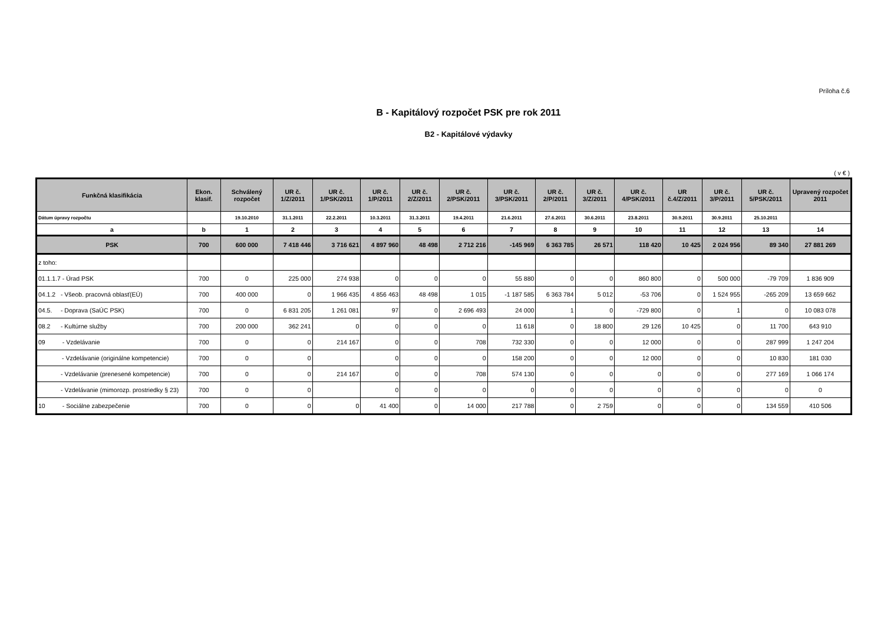Príloha č.6
B - Kapitálový rozpočet PSK pre rok 2011
B2 - Kapitálové výdavky
( v € )
| Funkčná klasifikácia | Ekon. klasif. | Schválený rozpočet | UR č. 1/Z/2011 | UR č. 1/PSK/2011 | UR č. 1/P/2011 | UR č. 2/Z/2011 | UR č. 2/PSK/2011 | UR č. 3/PSK/2011 | UR č. 2/P/2011 | UR č. 3/Z/2011 | UR č. 4/PSK/2011 | UR č.4/Z/2011 | UR č. 3/P/2011 | UR č. 5/PSK/2011 | Upravený rozpočet 2011 |
| --- | --- | --- | --- | --- | --- | --- | --- | --- | --- | --- | --- | --- | --- | --- | --- |
| Dátum úpravy rozpočtu | | 19.10.2010 | 31.1.2011 | 22.2.2011 | 10.3.2011 | 31.3.2011 | 19.4.2011 | 21.6.2011 | 27.6.2011 | 30.6.2011 | 23.8.2011 | 30.9.2011 | 30.9.2011 | 25.10.2011 | |
| a | b | 1 | 2 | 3 | 4 | 5 | 6 | 7 | 8 | 9 | 10 | 11 | 12 | 13 | 14 |
| PSK | 700 | 600 000 | 7 418 446 | 3 716 621 | 4 897 960 | 48 498 | 2 712 216 | -145 969 | 6 363 785 | 26 571 | 118 420 | 10 425 | 2 024 956 | 89 340 | 27 881 269 |
| z toho: | | | | | | | | | | | | | | | |
| 01.1.1.7 - Úrad PSK | 700 | 0 | 225 000 | 274 938 | 0 | 0 | 0 | 55 880 | 0 | 0 | 860 800 | 0 | 500 000 | -79 709 | 1 836 909 |
| 04.1.2 - Všeob. pracovná oblasť(EÚ) | 700 | 400 000 | 0 | 1 966 435 | 4 856 463 | 48 498 | 1 015 | -1 187 585 | 6 363 784 | 5 012 | -53 706 | 0 | 1 524 955 | -265 209 | 13 659 662 |
| 04.5. - Doprava (SaÚC PSK) | 700 | 0 | 6 831 205 | 1 261 081 | 97 | 0 | 2 696 493 | 24 000 | 1 | 0 | -729 800 | 0 | 1 | 0 | 10 083 078 |
| 08.2 - Kultúrne služby | 700 | 200 000 | 362 241 | 0 | 0 | 0 | 0 | 11 618 | 0 | 18 800 | 29 126 | 10 425 | 0 | 11 700 | 643 910 |
| 09 - Vzdelávanie | 700 | 0 | 0 | 214 167 | 0 | 0 | 708 | 732 330 | 0 | 0 | 12 000 | 0 | 0 | 287 999 | 1 247 204 |
| - Vzdelávanie (originálne kompetencie) | 700 | 0 | 0 | | 0 | 0 | 0 | 158 200 | 0 | 0 | 12 000 | 0 | 0 | 10 830 | 181 030 |
| - Vzdelávanie (prenesené kompetencie) | 700 | 0 | 0 | 214 167 | 0 | 0 | 708 | 574 130 | 0 | 0 | 0 | 0 | 0 | 277 169 | 1 066 174 |
| - Vzdelávanie (mimorozp. prostriedky § 23) | 700 | 0 | 0 | | 0 | 0 | 0 | 0 | 0 | 0 | 0 | 0 | 0 | 0 | 0 |
| 10 - Sociálne zabezpečenie | 700 | 0 | 0 | 0 | 41 400 | 0 | 14 000 | 217 788 | 0 | 2 759 | 0 | 0 | 0 | 134 559 | 410 506 |